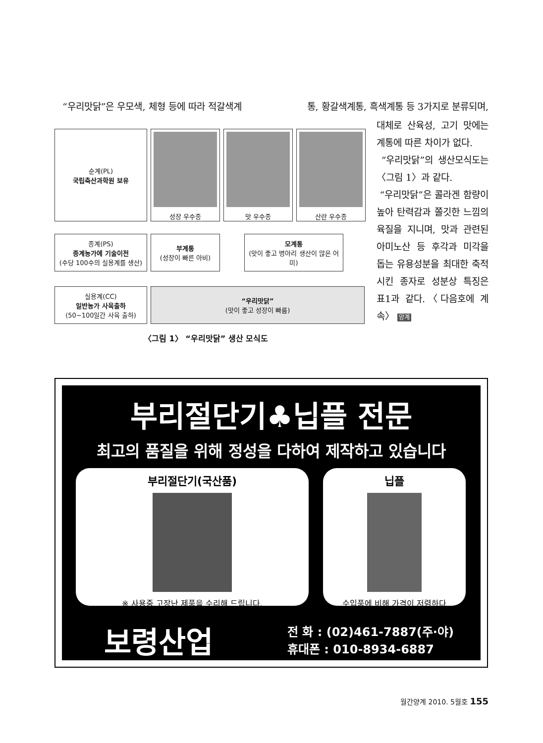“우리맛닭”은 우모색, 체형 등에 따라 적갈색계 통, 황갈색계통, 흑색계통 등 3가지로 분류되며,
대체로 산육성, 고기 맛에는 계통에 따른 차이가 없다.
“우리맛닭”의 생산모식도는 〈그림 1〉과 같다.
“우리맛닭”은 콜라겐 함량이 높아 탄력감과 쫄깃한 느낌의 육질을 지니며, 맛과 관련된 아미노산 등 후각과 미각을 돕는 유용성분을 최대한 축적시킨 종자로 성분상 특징은 표1과 같다.〈다음호에 계속〉 양계
순계(PL)
국립축산과학원 보유
성장 우수종 맛 우수종 산란 우수종
종계(PS)
종계농가에 기술이전
(수당 100수의 실용계를 생산)
부계통
(성장이 빠른 아비)
모계통
(맛이 좋고 병아리 생산이 많은 어미)
실용계(CC)
일반농가 사육출하
(50~100일간 사육 출하)
“우리맛닭”
(맛이 좋고 성장이 빠름)
〈그림 1〉 “우리맛닭” 생산 모식도
부리절단기♣닙플 전문
최고의 품질을 위해 정성을 다하여 제작하고 있습니다
부리절단기(국산품)
※ 사용중 고장난 제품을 수리해 드립니다.
닙플
수입품에 비해 가격이 저렴하다
보령산업
전 화 : (02)461-7887(주·야)
휴대폰 : 010-8934-6887
월간양계 2010. 5월호 155